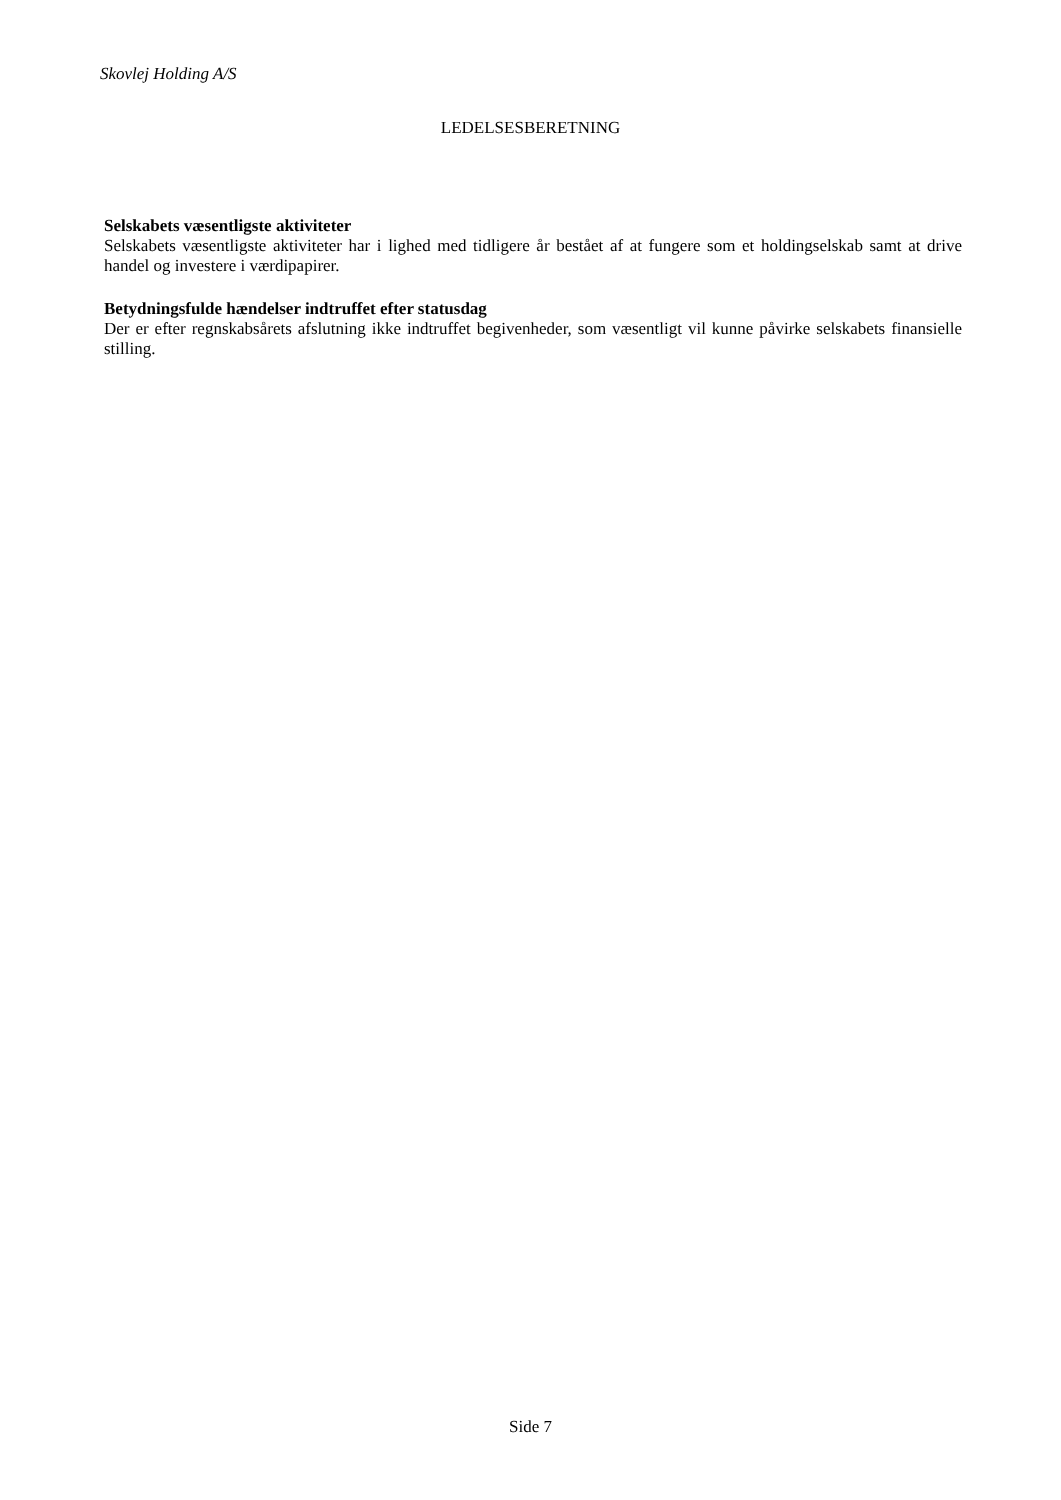Skovlej Holding A/S
LEDELSESBERETNING
Selskabets væsentligste aktiviteter
Selskabets væsentligste aktiviteter har i lighed med tidligere år bestået af at fungere som et holdingselskab samt at drive handel og investere i værdipapirer.
Betydningsfulde hændelser indtruffet efter statusdag
Der er efter regnskabsårets afslutning ikke indtruffet begivenheder, som væsentligt vil kunne påvirke selskabets finansielle stilling.
Side 7